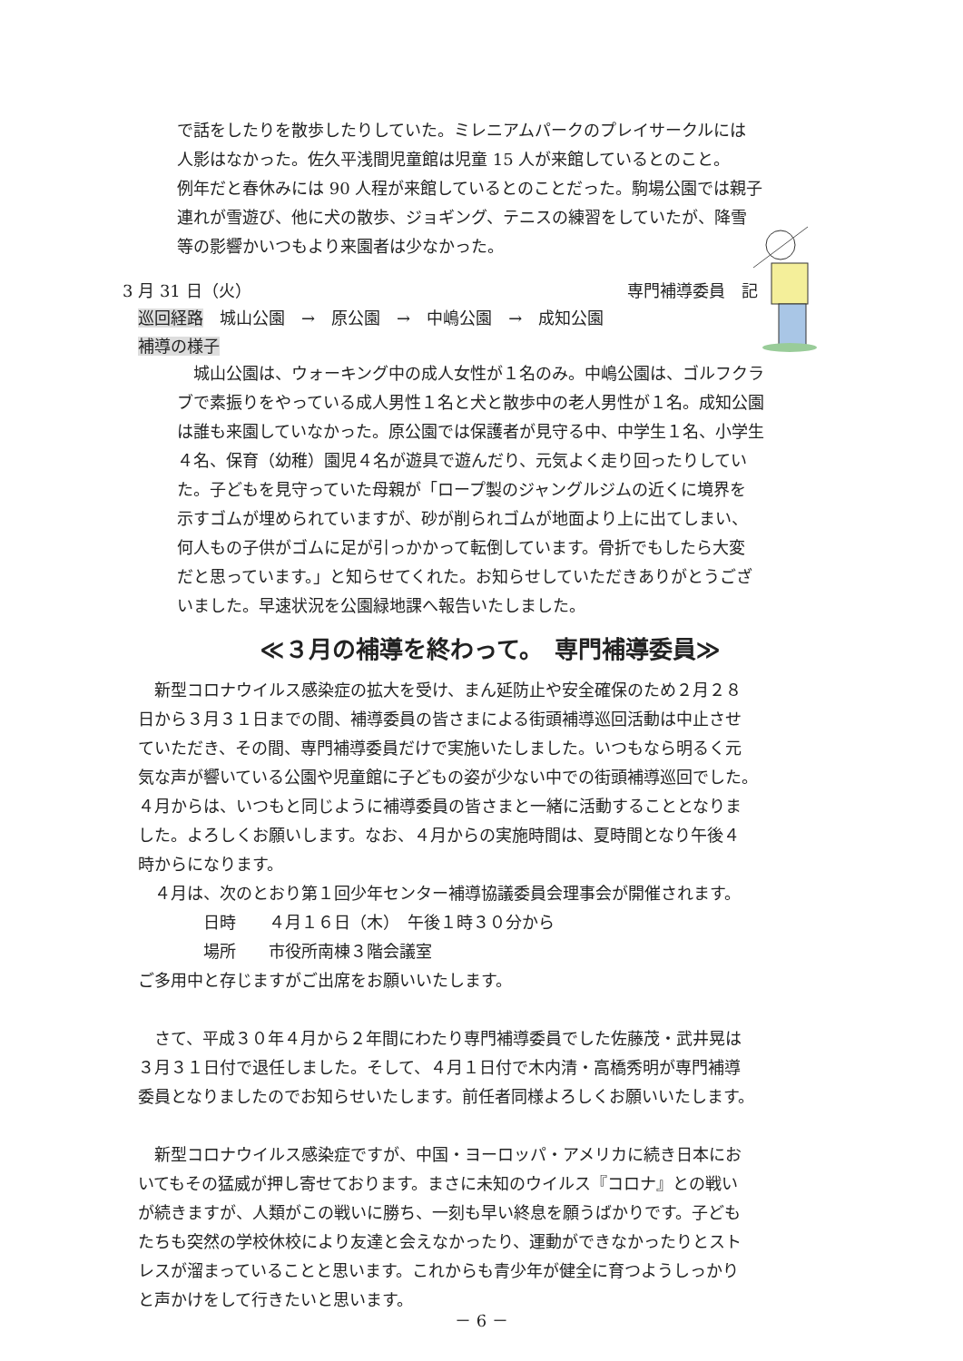で話をしたりを散歩したりしていた。ミレニアムパークのプレイサークルには
人影はなかった。佐久平浅間児童館は児童 15 人が来館しているとのこと。
例年だと春休みには 90 人程が来館しているとのことだった。駒場公園では親子
連れが雪遊び、他に犬の散歩、ジョギング、テニスの練習をしていたが、降雪
等の影響かいつもより来園者は少なかった。
3 月 31 日（火） 専門補導委員　記
巡回経路　城山公園　→　原公園　→　中嶋公園　→　成知公園
補導の様子
　城山公園は、ウォーキング中の成人女性が１名のみ。中嶋公園は、ゴルフクラ
ブで素振りをやっている成人男性１名と犬と散歩中の老人男性が１名。成知公園
は誰も来園していなかった。原公園では保護者が見守る中、中学生１名、小学生
４名、保育（幼稚）園児４名が遊具で遊んだり、元気よく走り回ったりしてい
た。子どもを見守っていた母親が「ロープ製のジャングルジムの近くに境界を
示すゴムが埋められていますが、砂が削られゴムが地面より上に出てしまい、
何人もの子供がゴムに足が引っかかって転倒しています。骨折でもしたら大変
だと思っています。」と知らせてくれた。お知らせしていただきありがとうござ
いました。早速状況を公園緑地課へ報告いたしました。
≪３月の補導を終わって。　専門補導委員≫
　新型コロナウイルス感染症の拡大を受け、まん延防止や安全確保のため２月２８
日から３月３１日までの間、補導委員の皆さまによる街頭補導巡回活動は中止させ
ていただき、その間、専門補導委員だけで実施いたしました。いつもなら明るく元
気な声が響いている公園や児童館に子どもの姿が少ない中での街頭補導巡回でした。
４月からは、いつもと同じように補導委員の皆さまと一緒に活動することとなりま
した。よろしくお願いします。なお、４月からの実施時間は、夏時間となり午後４
時からになります。
　４月は、次のとおり第１回少年センター補導協議委員会理事会が開催されます。
　　　　日時　　４月１６日（木）　午後１時３０分から
　　　　場所　　市役所南棟３階会議室
ご多用中と存じますがご出席をお願いいたします。
　さて、平成３０年４月から２年間にわたり専門補導委員でした佐藤茂・武井晃は
３月３１日付で退任しました。そして、４月１日付で木内清・高橋秀明が専門補導
委員となりましたのでお知らせいたします。前任者同様よろしくお願いいたします。
　新型コロナウイルス感染症ですが、中国・ヨーロッパ・アメリカに続き日本にお
いてもその猛威が押し寄せております。まさに未知のウイルス『コロナ』との戦い
が続きますが、人類がこの戦いに勝ち、一刻も早い終息を願うばかりです。子ども
たちも突然の学校休校により友達と会えなかったり、運動ができなかったりとスト
レスが溜まっていることと思います。これからも青少年が健全に育つようしっかり
と声かけをして行きたいと思います。
－ 6 －